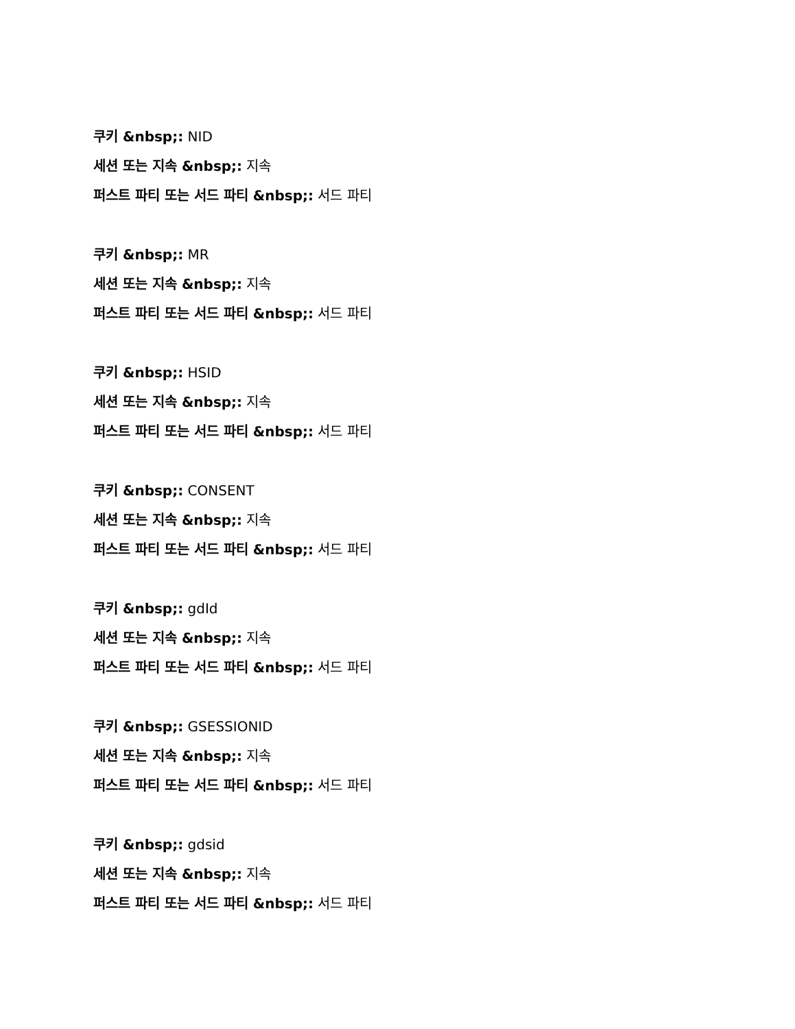쿠키 &nbsp;: NID
세션 또는 지속 &nbsp;: 지속
퍼스트 파티 또는 서드 파티 &nbsp;: 서드 파티
쿠키 &nbsp;: MR
세션 또는 지속 &nbsp;: 지속
퍼스트 파티 또는 서드 파티 &nbsp;: 서드 파티
쿠키 &nbsp;: HSID
세션 또는 지속 &nbsp;: 지속
퍼스트 파티 또는 서드 파티 &nbsp;: 서드 파티
쿠키 &nbsp;: CONSENT
세션 또는 지속 &nbsp;: 지속
퍼스트 파티 또는 서드 파티 &nbsp;: 서드 파티
쿠키 &nbsp;: gdId
세션 또는 지속 &nbsp;: 지속
퍼스트 파티 또는 서드 파티 &nbsp;: 서드 파티
쿠키 &nbsp;: GSESSIONID
세션 또는 지속 &nbsp;: 지속
퍼스트 파티 또는 서드 파티 &nbsp;: 서드 파티
쿠키 &nbsp;: gdsid
세션 또는 지속 &nbsp;: 지속
퍼스트 파티 또는 서드 파티 &nbsp;: 서드 파티